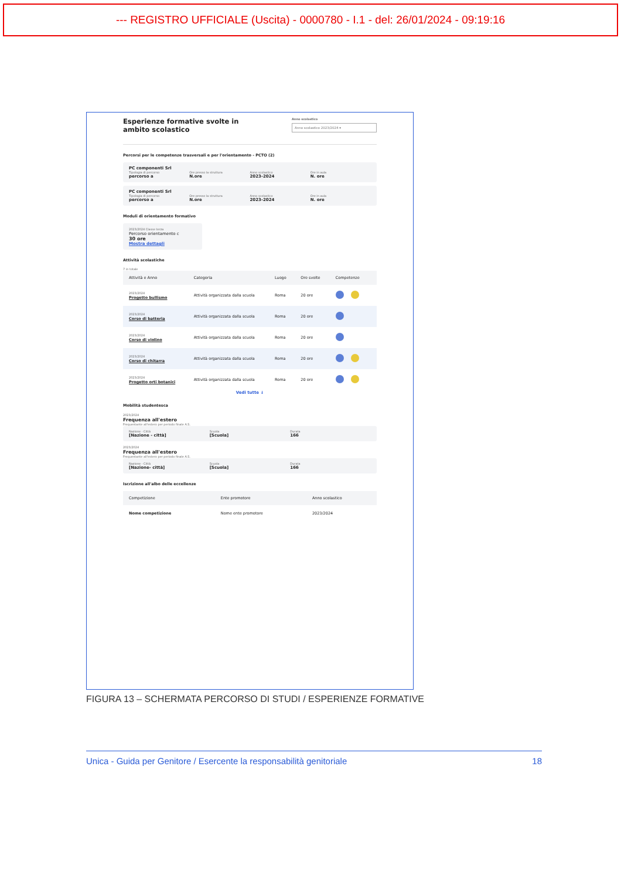--- REGISTRO UFFICIALE (Uscita) - 0000780 - I.1 - del: 26/01/2024 - 09:19:16
Esperienze formative svolte in ambito scolastico
Anno scolastico
Anno scolastico 2023/2024 ▾
Percorsi per le competenze trasversali e per l'orientamento - PCTO (2)
PC componenti Srl
Tipologia di percorso Ore presso la struttura Anno scolastico Ore in aula
percorso a N.ore 2023-2024 N. ore
PC componenti Srl
Tipologia di percorso Ore presso la struttura Anno scolastico Ore in aula
percorso a N.ore 2023-2024 N. ore
Moduli di orientamento formativo
2023/2024 Classe terza
Percorso orientamento c
30 ore
Mostra dettagli
Attività scolastiche
7 in totale
| Attività e Anno | Categoria | Luogo | Ore svolte | Competenze |
| --- | --- | --- | --- | --- |
| 2023/2024 Progetto bullismo | Attività organizzata dalla scuola | Roma | 20 ore | |
| 2023/2024 Corso di batteria | Attività organizzata dalla scuola | Roma | 20 ore | |
| 2023/2024 Corso di violino | Attività organizzata dalla scuola | Roma | 20 ore | |
| 2023/2024 Corso di chitarra | Attività organizzata dalla scuola | Roma | 20 ore | |
| 2023/2024 Progetto orti botanici | Attività organizzata dalla scuola | Roma | 20 ore | |
Vedi tutte ↓
Mobilità studentesca
2023/2024
Frequenza all'estero
Frequentante all'estero per periodo finale A.S.
Nazione - Città Scuola Durata
[Nazione - città] [Scuola] 166
2023/2024
Frequenza all'estero
Frequentante all'estero per periodo finale A.S.
Nazione - Città Scuola Durata
[Nazione- città] [Scuola] 166
Iscrizione all'albo delle eccellenze
| Competizione | Ente promotore | Anno scolastico |
| --- | --- | --- |
| Nome competizione | Nome ente promotore | 2023/2024 |
FIGURA 13 – SCHERMATA PERCORSO DI STUDI / ESPERIENZE FORMATIVE
Unica - Guida per Genitore / Esercente la responsabilità genitoriale 18